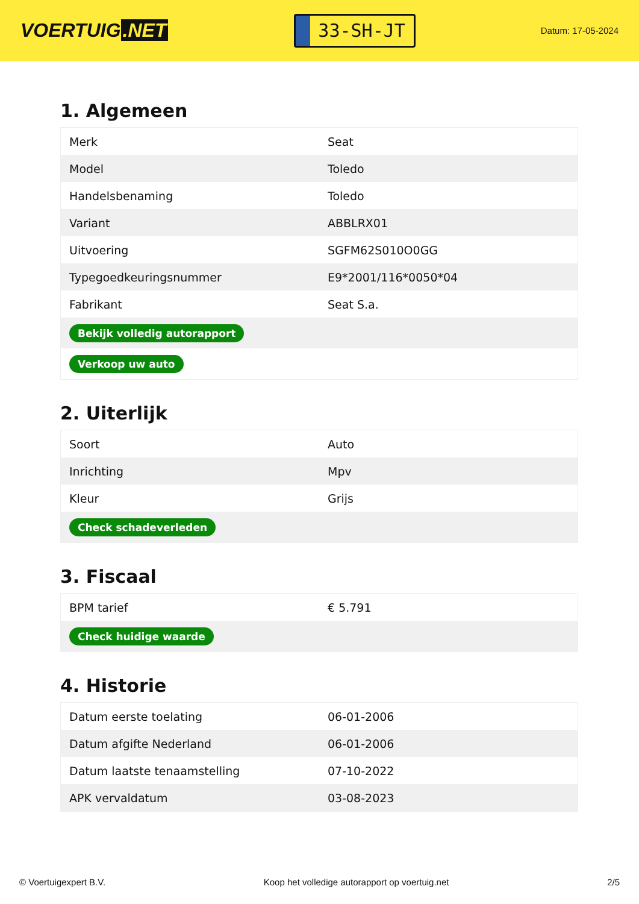VOERTUIG.NET
33-SH-JT
Datum: 17-05-2024
1. Algemeen
| Merk | Seat |
| Model | Toledo |
| Handelsbenaming | Toledo |
| Variant | ABBLRX01 |
| Uitvoering | SGFM62S010O0GG |
| Typegoedkeuringsnummer | E9*2001/116*0050*04 |
| Fabrikant | Seat S.a. |
| Bekijk volledig autorapport | |
| Verkoop uw auto | |
2. Uiterlijk
| Soort | Auto |
| Inrichting | Mpv |
| Kleur | Grijs |
| Check schadeverleden | |
3. Fiscaal
| BPM tarief | € 5.791 |
| Check huidige waarde | |
4. Historie
| Datum eerste toelating | 06-01-2006 |
| Datum afgifte Nederland | 06-01-2006 |
| Datum laatste tenaamstelling | 07-10-2022 |
| APK vervaldatum | 03-08-2023 |
© Voertuigexpert B.V. Koop het volledige autorapport op voertuig.net 2/5